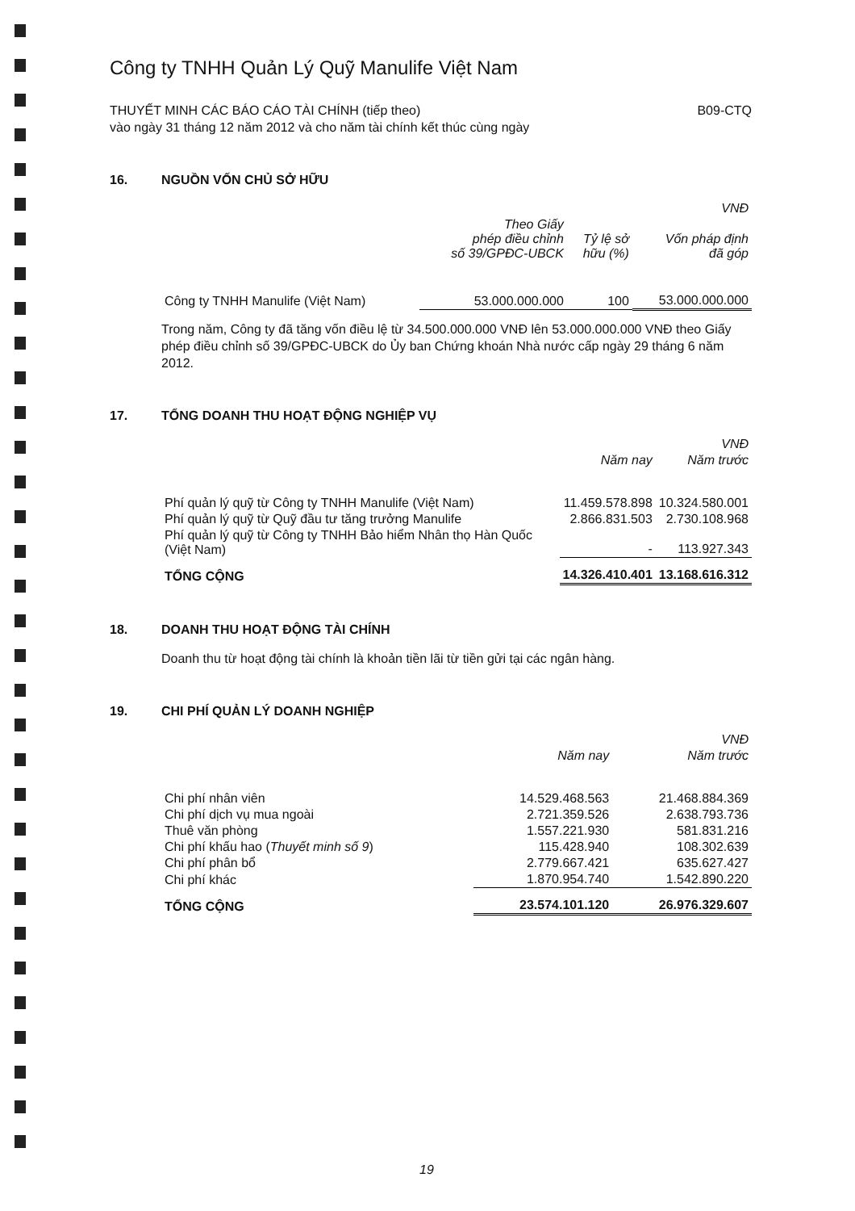Công ty TNHH Quản Lý Quỹ Manulife Việt Nam
THUYẾT MINH CÁC BÁO CÁO TÀI CHÍNH (tiếp theo)
vào ngày 31 tháng 12 năm 2012 và cho năm tài chính kết thúc cùng ngày
B09-CTQ
16. NGUỒN VỐN CHỦ SỞ HỮU
| | | | VNĐ |
| --- | --- | --- | --- |
| | Theo Giấy phép điều chỉnh số 39/GPĐC-UBCK | Tỷ lệ sở hữu (%) | Vốn pháp định đã góp |
| Công ty TNHH Manulife (Việt Nam) | 53.000.000.000 | 100 | 53.000.000.000 |
Trong năm, Công ty đã tăng vốn điều lệ từ 34.500.000.000 VNĐ lên 53.000.000.000 VNĐ theo Giấy phép điều chỉnh số 39/GPĐC-UBCK do Ủy ban Chứng khoán Nhà nước cấp ngày 29 tháng 6 năm 2012.
17. TỔNG DOANH THU HOẠT ĐỘNG NGHIỆP VỤ
| | | VNĐ |
| --- | --- | --- |
| | Năm nay | Năm trước |
| Phí quản lý quỹ từ Công ty TNHH Manulife (Việt Nam) | 11.459.578.898 | 10.324.580.001 |
| Phí quản lý quỹ từ Quỹ đầu tư tăng trưởng Manulife | 2.866.831.503 | 2.730.108.968 |
| Phí quản lý quỹ từ Công ty TNHH Bảo hiểm Nhân thọ Hàn Quốc (Việt Nam) | - | 113.927.343 |
| TỔNG CỘNG | 14.326.410.401 | 13.168.616.312 |
18. DOANH THU HOẠT ĐỘNG TÀI CHÍNH
Doanh thu từ hoạt động tài chính là khoản tiền lãi từ tiền gửi tại các ngân hàng.
19. CHI PHÍ QUẢN LÝ DOANH NGHIỆP
| | | VNĐ |
| --- | --- | --- |
| | Năm nay | Năm trước |
| Chi phí nhân viên | 14.529.468.563 | 21.468.884.369 |
| Chi phí dịch vụ mua ngoài | 2.721.359.526 | 2.638.793.736 |
| Thuê văn phòng | 1.557.221.930 | 581.831.216 |
| Chi phí khấu hao ( Thuyết minh số 9 ) | 115.428.940 | 108.302.639 |
| Chi phí phân bổ | 2.779.667.421 | 635.627.427 |
| Chi phí khác | 1.870.954.740 | 1.542.890.220 |
| TỔNG CỘNG | 23.574.101.120 | 26.976.329.607 |
19